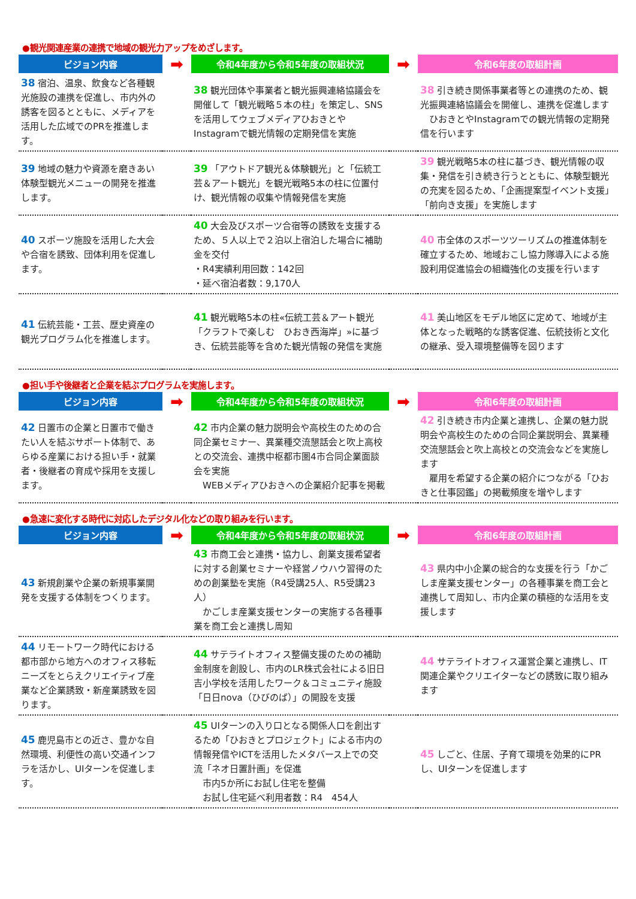●観光関連産業の連携で地域の観光力アップをめざします。
| ビジョン内容 | ➡ | 令和4年度から令和5年度の取組状況 | ➡ | 令和6年度の取組計画 |
| --- | --- | --- | --- | --- |
| 38 宿泊、温泉、飲食など各種観光施設の連携を促進し、市内外の誘客を図るとともに、メディアを活用した広域でのPRを推進します。 | | 38 観光団体や事業者と観光振興連絡協議会を開催して「観光戦略５本の柱」を策定し、SNSを活用してウェブメディアひおきとやInstagramで観光情報の定期発信を実施 | | 38 引き続き関係事業者等との連携のため、観光振興連絡協議会を開催し、連携を促進します ひおきとやInstagramでの観光情報の定期発信を行います |
| 39 地域の魅力や資源を磨きあい体験型観光メニューの開発を推進します。 | | 39 「アウトドア観光＆体験観光」と「伝統工芸＆アート観光」を観光戦略5本の柱に位置付け、観光情報の収集や情報発信を実施 | | 39 観光戦略5本の柱に基づき、観光情報の収集・発信を引き続き行うとともに、体験型観光の充実を図るため、「企画提案型イベント支援」「前向き支援」を実施します |
| 40 スポーツ施設を活用した大会や合宿を誘致、団体利用を促進します。 | | 40 大会及びスポーツ合宿等の誘致を支援するため、５人以上で２泊以上宿泊した場合に補助金を交付 ・R4実績利用回数：142回 ・延べ宿泊者数：9,170人 | | 40 市全体のスポーツツーリズムの推進体制を確立するため、地域おこし協力隊導入による施設利用促進協会の組織強化の支援を行います |
| 41 伝統芸能・工芸、歴史資産の観光プログラム化を推進します。 | | 41 観光戦略5本の柱«伝統工芸＆アート観光「クラフトで楽しむ ひおき西海岸」»に基づき、伝統芸能等を含めた観光情報の発信を実施 | | 41 美山地区をモデル地区に定めて、地域が主体となった戦略的な誘客促進、伝統技術と文化の継承、受入環境整備等を図ります |
●担い手や後継者と企業を結ぶプログラムを実施します。
| ビジョン内容 | ➡ | 令和4年度から令和5年度の取組状況 | ➡ | 令和6年度の取組計画 |
| --- | --- | --- | --- | --- |
| 42 日置市の企業と日置市で働きたい人を結ぶサポート体制で、あらゆる産業における担い手・就業者・後継者の育成や採用を支援します。 | | 42 市内企業の魅力説明会や高校生のための合同企業セミナー、異業種交流懇話会と吹上高校との交流会、連携中枢都市圏4市合同企業面談会を実施 WEBメディアひおきへの企業紹介記事を掲載 | | 42 引き続き市内企業と連携し、企業の魅力説明会や高校生のための合同企業説明会、異業種交流懇話会と吹上高校との交流会などを実施します 雇用を希望する企業の紹介につながる「ひおきと仕事図鑑」の掲載頻度を増やします |
●急速に変化する時代に対応したデジタル化などの取り組みを行います。
| ビジョン内容 | ➡ | 令和4年度から令和5年度の取組状況 | ➡ | 令和6年度の取組計画 |
| --- | --- | --- | --- | --- |
| 43 新規創業や企業の新規事業開発を支援する体制をつくります。 | | 43 市商工会と連携・協力し、創業支援希望者に対する創業セミナーや経営ノウハウ習得のための創業塾を実施（R4受講25人、R5受講23人） かごしま産業支援センターの実施する各種事業を商工会と連携し周知 | | 43 県内中小企業の総合的な支援を行う「かごしま産業支援センター」の各種事業を商工会と連携して周知し、市内企業の積極的な活用を支援します |
| 44 リモートワーク時代における都市部から地方へのオフィス移転ニーズをとらえクリエイティブ産業など企業誘致・新産業誘致を図ります。 | | 44 サテライトオフィス整備支援のための補助金制度を創設し、市内のLR株式会社による旧日吉小学校を活用したワーク＆コミュニティ施設「日日nova（ひびのば）」の開設を支援 | | 44 サテライトオフィス運営企業と連携し、IT関連企業やクリエイターなどの誘致に取り組みます |
| 45 鹿児島市との近さ、豊かな自然環境、利便性の高い交通インフラを活かし、UIターンを促進します。 | | 45 UIターンの入り口となる関係人口を創出するため「ひおきとプロジェクト」による市内の情報発信やICTを活用したメタバース上での交流「ネオ日置計画」を促進 市内5か所にお試し住宅を整備 お試し住宅延べ利用者数：R4 454人 | | 45 しごと、住居、子育て環境を効果的にPRし、UIターンを促進します |